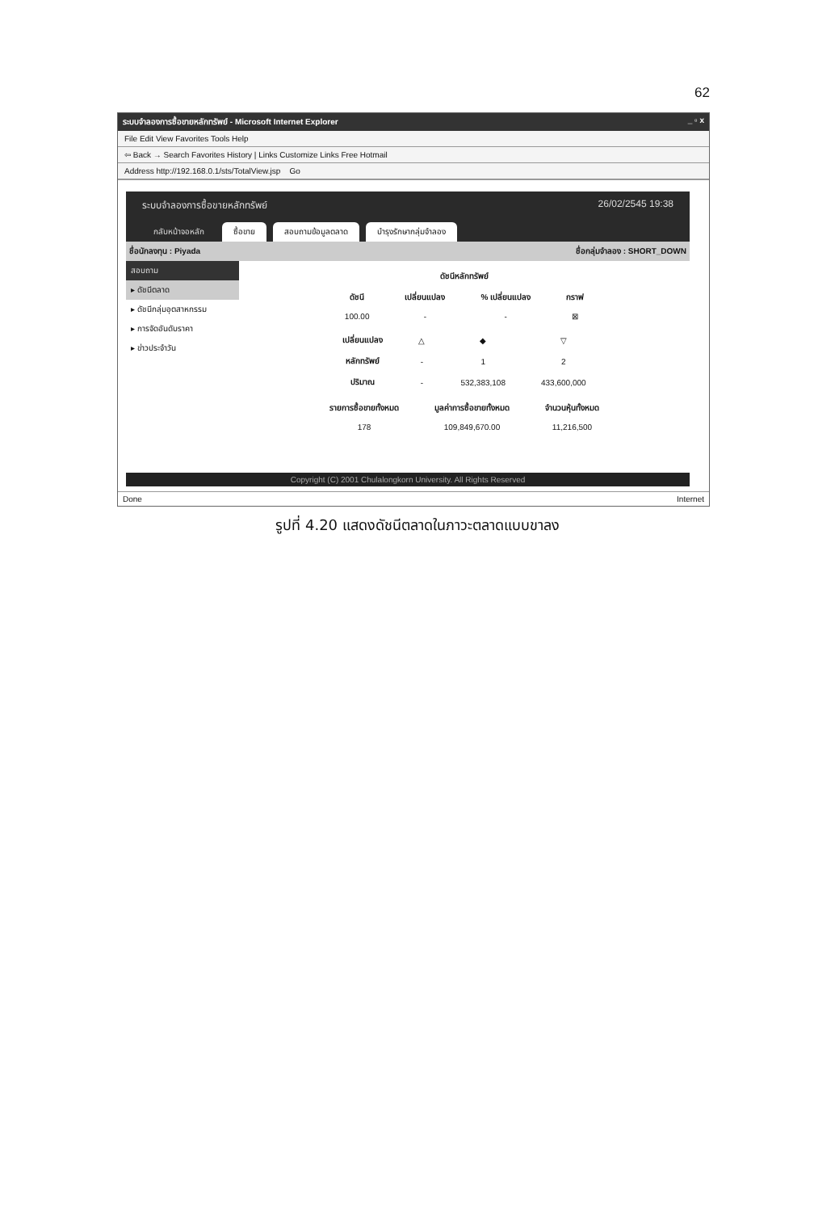62
ระบบจำลองการซื้อขายหลักทรัพย์ - Microsoft Internet Explorer _ ▫ x
File Edit View Favorites Tools Help
⇦ Back → Search Favorites History | Links Customize Links Free Hotmail
Address http://192.168.0.1/sts/TotalView.jsp Go
ระบบจำลองการซื้อขายหลักทรัพย์ 26/02/2545 19:38
กลับหน้าจอหลัก ซื้อขาย สอบถามข้อมูลตลาด บำรุงรักษากลุ่มจำลอง
ชื่อนักลงทุน : Piyada ชื่อกลุ่มจำลอง : SHORT_DOWN
สอบถาม
▸ ดัชนีตลาด
▸ ดัชนีกลุ่มอุตสาหกรรม
▸ การจัดอันดับราคา
▸ ข่าวประจำวัน
| ดัชนีหลักทรัพย์ | | | |
| --- | --- | --- | --- |
| ดัชนี | เปลี่ยนแปลง | % เปลี่ยนแปลง | กราฟ |
| 100.00 | - | - | ⊠ |
| เปลี่ยนแปลง | △ | ◆ | ▽ |
| หลักทรัพย์ | - | 1 | 2 |
| ปริมาณ | - | 532,383,108 | 433,600,000 |
| รายการซื้อขายทั้งหมด | มูลค่าการซื้อขายทั้งหมด | จำนวนหุ้นทั้งหมด |
| --- | --- | --- |
| 178 | 109,849,670.00 | 11,216,500 |
Copyright (C) 2001 Chulalongkorn University. All Rights Reserved
Done Internet
รูปที่ 4.20 แสดงดัชนีตลาดในภาวะตลาดแบบขาลง